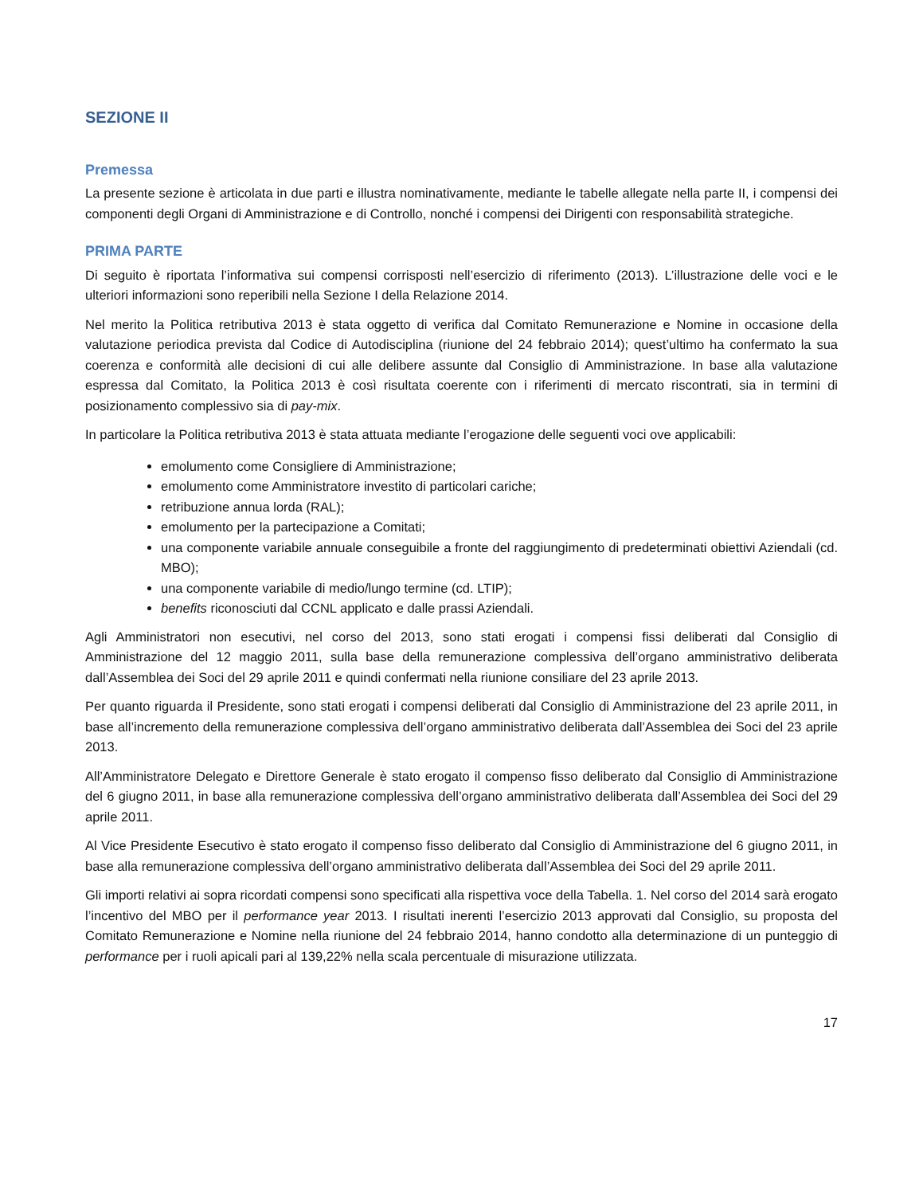SEZIONE II
Premessa
La presente sezione è articolata in due parti e illustra nominativamente, mediante le tabelle allegate nella parte II, i compensi dei componenti degli Organi di Amministrazione e di Controllo, nonché i compensi dei Dirigenti con responsabilità strategiche.
PRIMA PARTE
Di seguito è riportata l’informativa sui compensi corrisposti nell’esercizio di riferimento (2013). L’illustrazione delle voci e le ulteriori informazioni sono reperibili nella Sezione I della Relazione 2014.
Nel merito la Politica retributiva 2013 è stata oggetto di verifica dal Comitato Remunerazione e Nomine in occasione della valutazione periodica prevista dal Codice di Autodisciplina (riunione del 24 febbraio 2014); quest’ultimo ha confermato la sua coerenza e conformità alle decisioni di cui alle delibere assunte dal Consiglio di Amministrazione. In base alla valutazione espressa dal Comitato, la Politica 2013 è così risultata coerente con i riferimenti di mercato riscontrati, sia in termini di posizionamento complessivo sia di pay-mix.
In particolare la Politica retributiva 2013 è stata attuata mediante l’erogazione delle seguenti voci ove applicabili:
emolumento come Consigliere di Amministrazione;
emolumento come Amministratore investito di particolari cariche;
retribuzione annua lorda (RAL);
emolumento per la partecipazione a Comitati;
una componente variabile annuale conseguibile a fronte del raggiungimento di predeterminati obiettivi Aziendali (cd. MBO);
una componente variabile di medio/lungo termine (cd. LTIP);
benefits riconosciuti dal CCNL applicato e dalle prassi Aziendali.
Agli Amministratori non esecutivi, nel corso del 2013, sono stati erogati i compensi fissi deliberati dal Consiglio di Amministrazione del 12 maggio 2011, sulla base della remunerazione complessiva dell’organo amministrativo deliberata dall’Assemblea dei Soci del 29 aprile 2011 e quindi confermati nella riunione consiliare del 23 aprile 2013.
Per quanto riguarda il Presidente, sono stati erogati i compensi deliberati dal Consiglio di Amministrazione del 23 aprile 2011, in base all’incremento della remunerazione complessiva dell’organo amministrativo deliberata dall’Assemblea dei Soci del 23 aprile 2013.
All’Amministratore Delegato e Direttore Generale è stato erogato il compenso fisso deliberato dal Consiglio di Amministrazione del 6 giugno 2011, in base alla remunerazione complessiva dell’organo amministrativo deliberata dall’Assemblea dei Soci del 29 aprile 2011.
Al Vice Presidente Esecutivo è stato erogato il compenso fisso deliberato dal Consiglio di Amministrazione del 6 giugno 2011, in base alla remunerazione complessiva dell’organo amministrativo deliberata dall’Assemblea dei Soci del 29 aprile 2011.
Gli importi relativi ai sopra ricordati compensi sono specificati alla rispettiva voce della Tabella. 1. Nel corso del 2014 sarà erogato l’incentivo del MBO per il performance year 2013. I risultati inerenti l’esercizio 2013 approvati dal Consiglio, su proposta del Comitato Remunerazione e Nomine nella riunione del 24 febbraio 2014, hanno condotto alla determinazione di un punteggio di performance per i ruoli apicali pari al 139,22% nella scala percentuale di misurazione utilizzata.
17